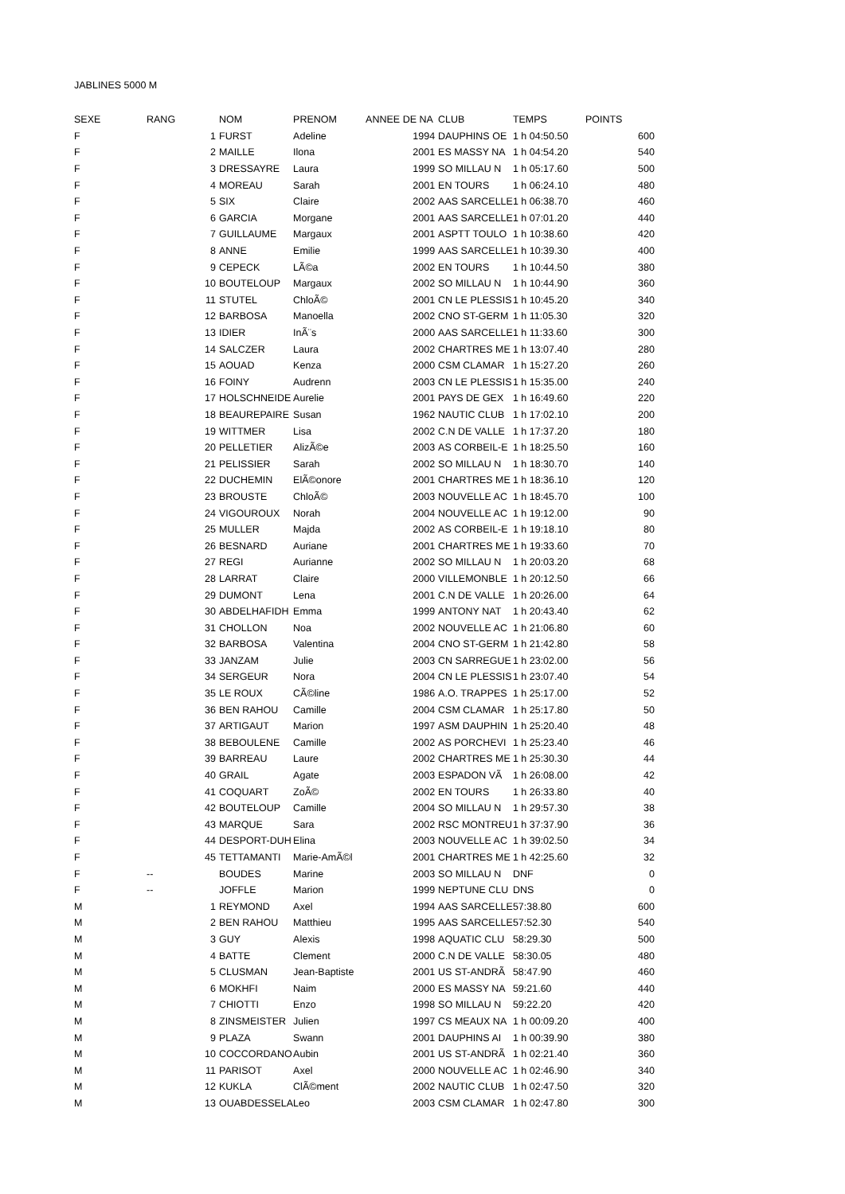JABLINES 5000 M
| SEXE | RANG | NOM | PRENOM | ANNEE DE NA | CLUB | TEMPS | POINTS |
| --- | --- | --- | --- | --- | --- | --- | --- |
| F | 1 | FURST | Adeline | 1994 | DAUPHINS OE | 1 h 04:50.50 | 600 |
| F | 2 | MAILLE | Ilona | 2001 | ES MASSY NA | 1 h 04:54.20 | 540 |
| F | 3 | DRESSAYRE | Laura | 1999 | SO MILLAU N | 1 h 05:17.60 | 500 |
| F | 4 | MOREAU | Sarah | 2001 | EN TOURS | 1 h 06:24.10 | 480 |
| F | 5 | SIX | Claire | 2002 | AAS SARCELLE | 1 h 06:38.70 | 460 |
| F | 6 | GARCIA | Morgane | 2001 | AAS SARCELLE | 1 h 07:01.20 | 440 |
| F | 7 | GUILLAUME | Margaux | 2001 | ASPTT TOULO | 1 h 10:38.60 | 420 |
| F | 8 | ANNE | Emilie | 1999 | AAS SARCELLE | 1 h 10:39.30 | 400 |
| F | 9 | CEPECK | LÃ©a | 2002 | EN TOURS | 1 h 10:44.50 | 380 |
| F | 10 | BOUTELOUP | Margaux | 2002 | SO MILLAU N | 1 h 10:44.90 | 360 |
| F | 11 | STUTEL | ChloÃ© | 2001 | CN LE PLESSIS | 1 h 10:45.20 | 340 |
| F | 12 | BARBOSA | Manoella | 2002 | CNO ST-GERM | 1 h 11:05.30 | 320 |
| F | 13 | IDIER | InÃ¨s | 2000 | AAS SARCELLE | 1 h 11:33.60 | 300 |
| F | 14 | SALCZER | Laura | 2002 | CHARTRES ME | 1 h 13:07.40 | 280 |
| F | 15 | AOUAD | Kenza | 2000 | CSM CLAMAR | 1 h 15:27.20 | 260 |
| F | 16 | FOINY | Audrenn | 2003 | CN LE PLESSIS | 1 h 15:35.00 | 240 |
| F | 17 | HOLSCHNEIDE | Aurelie | 2001 | PAYS DE GEX | 1 h 16:49.60 | 220 |
| F | 18 | BEAUREPAIRE | Susan | 1962 | NAUTIC CLUB | 1 h 17:02.10 | 200 |
| F | 19 | WITTMER | Lisa | 2002 | C.N DE VALLE | 1 h 17:37.20 | 180 |
| F | 20 | PELLETIER | AlizÃ©e | 2003 | AS CORBEIL-E | 1 h 18:25.50 | 160 |
| F | 21 | PELISSIER | Sarah | 2002 | SO MILLAU N | 1 h 18:30.70 | 140 |
| F | 22 | DUCHEMIN | ElÃ©onore | 2001 | CHARTRES ME | 1 h 18:36.10 | 120 |
| F | 23 | BROUSTE | ChloÃ© | 2003 | NOUVELLE AC | 1 h 18:45.70 | 100 |
| F | 24 | VIGOUROUX | Norah | 2004 | NOUVELLE AC | 1 h 19:12.00 | 90 |
| F | 25 | MULLER | Majda | 2002 | AS CORBEIL-E | 1 h 19:18.10 | 80 |
| F | 26 | BESNARD | Auriane | 2001 | CHARTRES ME | 1 h 19:33.60 | 70 |
| F | 27 | REGI | Aurianne | 2002 | SO MILLAU N | 1 h 20:03.20 | 68 |
| F | 28 | LARRAT | Claire | 2000 | VILLEMONBLE | 1 h 20:12.50 | 66 |
| F | 29 | DUMONT | Lena | 2001 | C.N DE VALLE | 1 h 20:26.00 | 64 |
| F | 30 | ABDELHAFIDH | Emma | 1999 | ANTONY NAT | 1 h 20:43.40 | 62 |
| F | 31 | CHOLLON | Noa | 2002 | NOUVELLE AC | 1 h 21:06.80 | 60 |
| F | 32 | BARBOSA | Valentina | 2004 | CNO ST-GERM | 1 h 21:42.80 | 58 |
| F | 33 | JANZAM | Julie | 2003 | CN SARREGUE | 1 h 23:02.00 | 56 |
| F | 34 | SERGEUR | Nora | 2004 | CN LE PLESSIS | 1 h 23:07.40 | 54 |
| F | 35 | LE ROUX | CÃ©line | 1986 | A.O. TRAPPES | 1 h 25:17.00 | 52 |
| F | 36 | BEN RAHOU | Camille | 2004 | CSM CLAMAR | 1 h 25:17.80 | 50 |
| F | 37 | ARTIGAUT | Marion | 1997 | ASM DAUPHIN | 1 h 25:20.40 | 48 |
| F | 38 | BEBOULENE | Camille | 2002 | AS PORCHEVI | 1 h 25:23.40 | 46 |
| F | 39 | BARREAU | Laure | 2002 | CHARTRES ME | 1 h 25:30.30 | 44 |
| F | 40 | GRAIL | Agate | 2003 | ESPADON VÃ | 1 h 26:08.00 | 42 |
| F | 41 | COQUART | ZoÃ© | 2002 | EN TOURS | 1 h 26:33.80 | 40 |
| F | 42 | BOUTELOUP | Camille | 2004 | SO MILLAU N | 1 h 29:57.30 | 38 |
| F | 43 | MARQUE | Sara | 2002 | RSC MONTREU | 1 h 37:37.90 | 36 |
| F | 44 | DESPORT-DUH | Elina | 2003 | NOUVELLE AC | 1 h 39:02.50 | 34 |
| F | 45 | TETTAMANTI | Marie-AmÃ©l | 2001 | CHARTRES ME | 1 h 42:25.60 | 32 |
| F | -- | BOUDES | Marine | 2003 | SO MILLAU N | DNF | 0 |
| F | -- | JOFFLE | Marion | 1999 | NEPTUNE CLU | DNS | 0 |
| M | 1 | REYMOND | Axel | 1994 | AAS SARCELLE | 57:38.80 | 600 |
| M | 2 | BEN RAHOU | Matthieu | 1995 | AAS SARCELLE | 57:52.30 | 540 |
| M | 3 | GUY | Alexis | 1998 | AQUATIC CLU | 58:29.30 | 500 |
| M | 4 | BATTE | Clement | 2000 | C.N DE VALLE | 58:30.05 | 480 |
| M | 5 | CLUSMAN | Jean-Baptiste | 2001 | US ST-ANDRÃ | 58:47.90 | 460 |
| M | 6 | MOKHFI | Naim | 2000 | ES MASSY NA | 59:21.60 | 440 |
| M | 7 | CHIOTTI | Enzo | 1998 | SO MILLAU N | 59:22.20 | 420 |
| M | 8 | ZINSMEISTER | Julien | 1997 | CS MEAUX NA | 1 h 00:09.20 | 400 |
| M | 9 | PLAZA | Swann | 2001 | DAUPHINS AI | 1 h 00:39.90 | 380 |
| M | 10 | COCCORDANO | Aubin | 2001 | US ST-ANDRÃ | 1 h 02:21.40 | 360 |
| M | 11 | PARISOT | Axel | 2000 | NOUVELLE AC | 1 h 02:46.90 | 340 |
| M | 12 | KUKLA | ClÃ©ment | 2002 | NAUTIC CLUB | 1 h 02:47.50 | 320 |
| M | 13 | OUABDESSELA | Leo | 2003 | CSM CLAMAR | 1 h 02:47.80 | 300 |